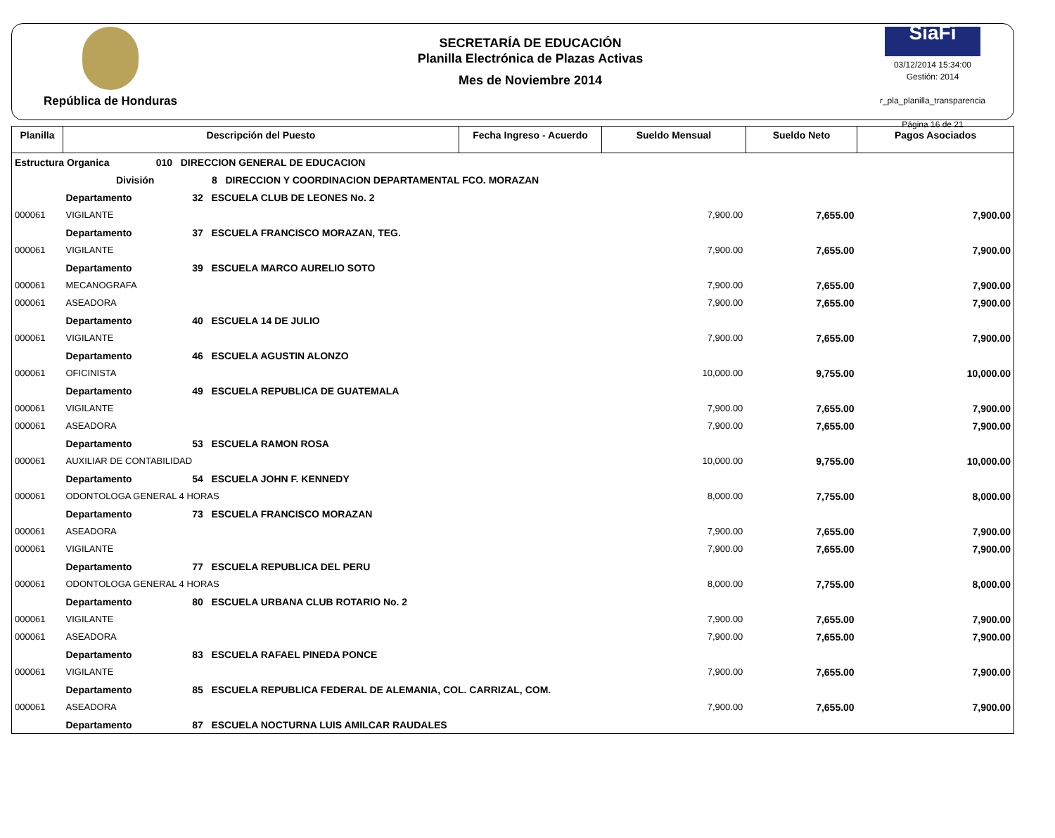República de Honduras
SECRETARÍA DE EDUCACIÓN
Planilla Electrónica de Plazas Activas
Mes de Noviembre 2014
SiaFi
03/12/2014 15:34:00
Gestión: 2014
r_pla_planilla_transparencia
Página 16 de 21
| Planilla | Descripción del Puesto | Fecha Ingreso - Acuerdo | Sueldo Mensual | Sueldo Neto | Pagos Asociados |
| --- | --- | --- | --- | --- | --- |
| Estructura Organica 010 DIRECCION GENERAL DE EDUCACION | | | | | |
| División 8 DIRECCION Y COORDINACION DEPARTAMENTAL FCO. MORAZAN | | | | | |
| | Departamento 32 ESCUELA CLUB DE LEONES No. 2 | | | | |
| 000061 | VIGILANTE | | 7,900.00 | 7,655.00 | 7,900.00 |
| | Departamento 37 ESCUELA FRANCISCO MORAZAN, TEG. | | | | |
| 000061 | VIGILANTE | | 7,900.00 | 7,655.00 | 7,900.00 |
| | Departamento 39 ESCUELA MARCO AURELIO SOTO | | | | |
| 000061 | MECANOGRAFA | | 7,900.00 | 7,655.00 | 7,900.00 |
| 000061 | ASEADORA | | 7,900.00 | 7,655.00 | 7,900.00 |
| | Departamento 40 ESCUELA 14 DE JULIO | | | | |
| 000061 | VIGILANTE | | 7,900.00 | 7,655.00 | 7,900.00 |
| | Departamento 46 ESCUELA AGUSTIN ALONZO | | | | |
| 000061 | OFICINISTA | | 10,000.00 | 9,755.00 | 10,000.00 |
| | Departamento 49 ESCUELA REPUBLICA DE GUATEMALA | | | | |
| 000061 | VIGILANTE | | 7,900.00 | 7,655.00 | 7,900.00 |
| 000061 | ASEADORA | | 7,900.00 | 7,655.00 | 7,900.00 |
| | Departamento 53 ESCUELA RAMON ROSA | | | | |
| 000061 | AUXILIAR DE CONTABILIDAD | | 10,000.00 | 9,755.00 | 10,000.00 |
| | Departamento 54 ESCUELA JOHN F. KENNEDY | | | | |
| 000061 | ODONTOLOGA GENERAL 4 HORAS | | 8,000.00 | 7,755.00 | 8,000.00 |
| | Departamento 73 ESCUELA FRANCISCO MORAZAN | | | | |
| 000061 | ASEADORA | | 7,900.00 | 7,655.00 | 7,900.00 |
| 000061 | VIGILANTE | | 7,900.00 | 7,655.00 | 7,900.00 |
| | Departamento 77 ESCUELA REPUBLICA DEL PERU | | | | |
| 000061 | ODONTOLOGA GENERAL 4 HORAS | | 8,000.00 | 7,755.00 | 8,000.00 |
| | Departamento 80 ESCUELA URBANA CLUB ROTARIO No. 2 | | | | |
| 000061 | VIGILANTE | | 7,900.00 | 7,655.00 | 7,900.00 |
| 000061 | ASEADORA | | 7,900.00 | 7,655.00 | 7,900.00 |
| | Departamento 83 ESCUELA RAFAEL PINEDA PONCE | | | | |
| 000061 | VIGILANTE | | 7,900.00 | 7,655.00 | 7,900.00 |
| | Departamento 85 ESCUELA REPUBLICA FEDERAL DE ALEMANIA, COL. CARRIZAL, COM. | | | | |
| 000061 | ASEADORA | | 7,900.00 | 7,655.00 | 7,900.00 |
| | Departamento 87 ESCUELA NOCTURNA LUIS AMILCAR RAUDALES | | | | |